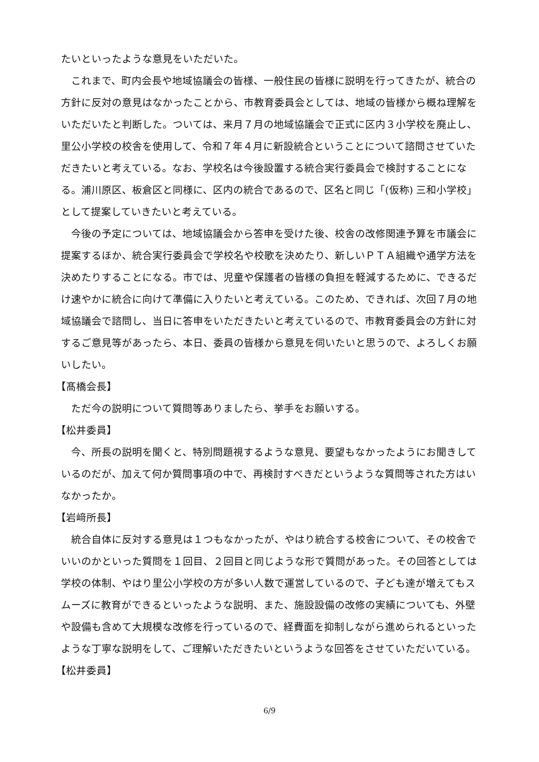たいといったような意見をいただいた。
これまで、町内会長や地域協議会の皆様、一般住民の皆様に説明を行ってきたが、統合の方針に反対の意見はなかったことから、市教育委員会としては、地域の皆様から概ね理解をいただいたと判断した。ついては、来月７月の地域協議会で正式に区内３小学校を廃止し、里公小学校の校舎を使用して、令和７年４月に新設統合ということについて諮問させていただきたいと考えている。なお、学校名は今後設置する統合実行委員会で検討することになる。浦川原区、板倉区と同様に、区内の統合であるので、区名と同じ「(仮称) 三和小学校」として提案していきたいと考えている。
今後の予定については、地域協議会から答申を受けた後、校舎の改修関連予算を市議会に提案するほか、統合実行委員会で学校名や校歌を決めたり、新しいＰＴＡ組織や通学方法を決めたりすることになる。市では、児童や保護者の皆様の負担を軽減するために、できるだけ速やかに統合に向けて準備に入りたいと考えている。このため、できれば、次回７月の地域協議会で諮問し、当日に答申をいただきたいと考えているので、市教育委員会の方針に対するご意見等があったら、本日、委員の皆様から意見を伺いたいと思うので、よろしくお願いしたい。
【髙橋会長】
ただ今の説明について質問等ありましたら、挙手をお願いする。
【松井委員】
今、所長の説明を聞くと、特別問題視するような意見、要望もなかったようにお聞きしているのだが、加えて何か質問事項の中で、再検討すべきだというような質問等された方はいなかったか。
【岩﨑所長】
統合自体に反対する意見は１つもなかったが、やはり統合する校舎について、その校舎でいいのかといった質問を１回目、２回目と同じような形で質問があった。その回答としては学校の体制、やはり里公小学校の方が多い人数で運営しているので、子ども達が増えてもスムーズに教育ができるといったような説明、また、施設設備の改修の実績についても、外壁や設備も含めて大規模な改修を行っているので、経費面を抑制しながら進められるといったような丁寧な説明をして、ご理解いただきたいというような回答をさせていただいている。
【松井委員】
6/9